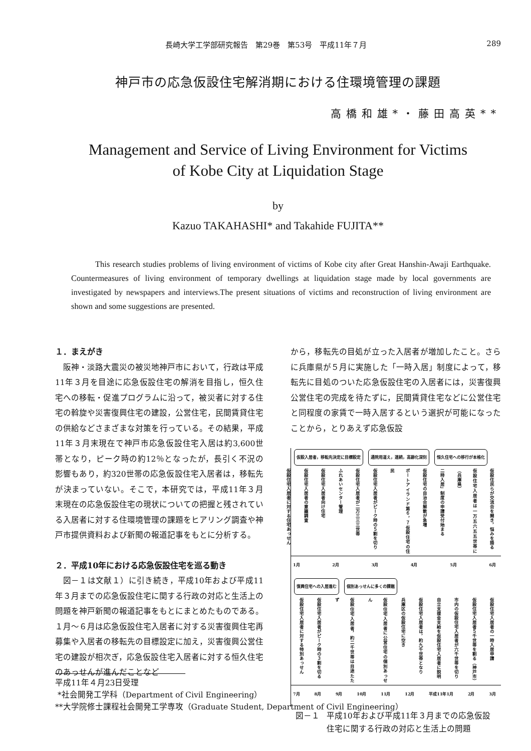長崎大学工学部研究報告　第29巻　第53号　平成11年７月 289
神戸市の応急仮設住宅解消期における住環境管理の課題
高橋和雄*・藤田高英**
Management and Service of Living Environment for Victims
of Kobe City at Liquidation Stage
by
Kazuo TAKAHASHI* and Takahide FUJITA**
This research studies problems of living environment of victims of Kobe city after Great Hanshin-Awaji Earthquake. Countermeasures of living environment of temporary dwellings at liquidation stage made by local governments are investigated by newspapers and interviews.The present situations of victims and reconstruction of living environment are shown and some suggestions are presented.
１．まえがき
阪神・淡路大震災の被災地神戸市において，行政は平成11年３月を目途に応急仮設住宅の解消を目指し，恒久住宅への移転・促進プログラムに沿って，被災者に対する住宅の斡旋や災害復興住宅の建設，公営住宅，民間賃貸住宅の供給などさまざまな対策を行っている。その結果，平成11年３月末現在で神戸市応急仮設住宅入居は約3,600世帯となり，ピーク時の約12％となったが，長引く不況の影響もあり，約320世帯の応急仮設住宅入居者は，移転先が決まっていない。そこで，本研究では，平成11年３月末現在の応急仮設住宅の現状についての把握と残されている入居者に対する住環境管理の課題をヒアリング調査や神戸市提供資料および新聞の報道記事をもとに分析する。
２．平成10年における応急仮設住宅を巡る動き
図－１は文献１）に引き続き，平成10年および平成11年３月までの応急仮設住宅に関する行政の対応と生活上の問題を神戸新聞の報道記事をもとにまとめたものである。１月～６月は応急仮設住宅入居者に対する災害復興住宅再募集や入居者の移転先の目標設定に加え，災害復興公営住宅の建設が相次ぎ，応急仮設住宅入居者に対する恒久住宅のあっせんが進んだことなど
から，移転先の目処が立った入居者が増加したこと。さらに兵庫県が５月に実施した「一時入居」制度によって，移転先に目処のついた応急仮設住宅の入居者には，災害復興公営住宅の完成を待たずに，民間賃貸住宅などに公営住宅と同程度の家賃で一時入居するという選択が可能になったことから，とりあえず応急仮設
仮設入居者，移転先決定に目標設定 通院用道え，連続，高齢化深刻 恒久住宅への移行が本格化
仮設住民らが交流会を開き，悩みを語る 仮設住宅入居者は一万五六五五世帯に（兵庫県） 二時入居」制度の申請受付始まる 仮設住宅の自治会解散が急増 ポートアイランド第６，７仮設住宅の住民 仮設住宅入居者がピーク時の５割を切り 仮設住宅入居者が二万三三三世帯 ふれあいセンター管理 仮設住宅入居者向け住宅 仮設住宅入居者の意識調査 仮設住宅入居者に対する住宅あっせん
1月 2月 3月 4月 5月 6月
復興住宅への入居進む 個別あっせんに多くの課題
仮設住宅入居者の一時入居申請 仮設住宅入居者５千世帯を割る（神戸市） 市内の仮設住宅入居者が六千世帯を切り 自立支援金支給を仮設住宅入居者に説明 仮設住宅入居者は，約九千世帯となり 兵庫区の仮設住宅に空き 仮設住宅入居者に公営住宅の個別あっせん 仮設住宅入居者，約二千世帯は目途たたず 仮設住宅入居者がピーク時の３割を切る 仮設住宅入居者に対する特別あっせん
7月 8月 9月 10月 11月 12月 平成11年1月 2月 3月
図－１ 平成10年および平成11年３月までの応急仮設
住宅に関する行政の対応と生活上の問題
平成11年４月23日受理
*社会開発工学科（Department of Civil Engineering）
**大学院修士課程社会開発工学専攻（Graduate Student, Department of Civil Engineering）